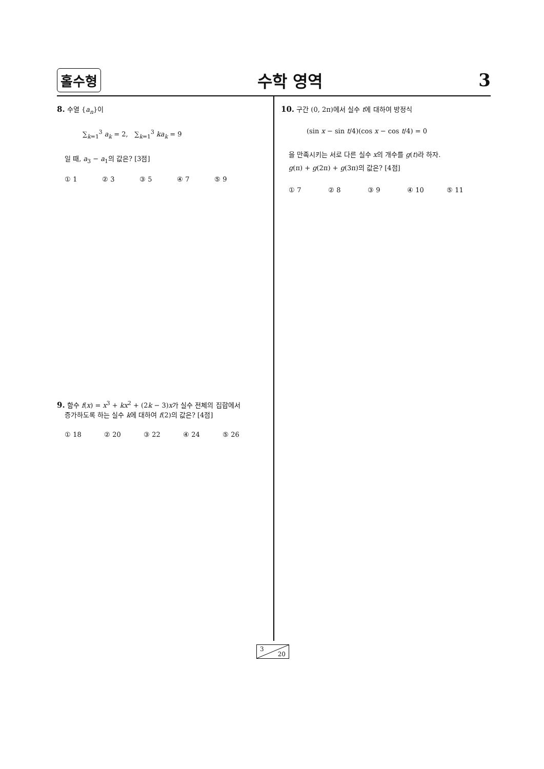홀수형 수학 영역 3
8. 수열 {a<sub>n</sub>}이
∑<sub>k=1</sub><sup>3</sup> a<sub>k</sub> = 2, ∑<sub>k=1</sub><sup>3</sup> ka<sub>k</sub> = 9
일 때, a<sub>3</sub> − a<sub>1</sub>의 값은? [3점]
① 1 ② 3 ③ 5 ④ 7 ⑤ 9
9. 함수 f(x) = x<sup>3</sup> + kx<sup>2</sup> + (2k − 3)x가 실수 전체의 집합에서
증가하도록 하는 실수 k에 대하여 f(2)의 값은? [4점]
① 18 ② 20 ③ 22 ④ 24 ⑤ 26
10. 구간 (0, 2π)에서 실수 t에 대하여 방정식
(sin x − sin t/4)(cos x − cos t/4) = 0
을 만족시키는 서로 다른 실수 x의 개수를 g(t)라 하자.
g(π) + g(2π) + g(3π)의 값은? [4점]
① 7 ② 8 ③ 9 ④ 10 ⑤ 11
3
20